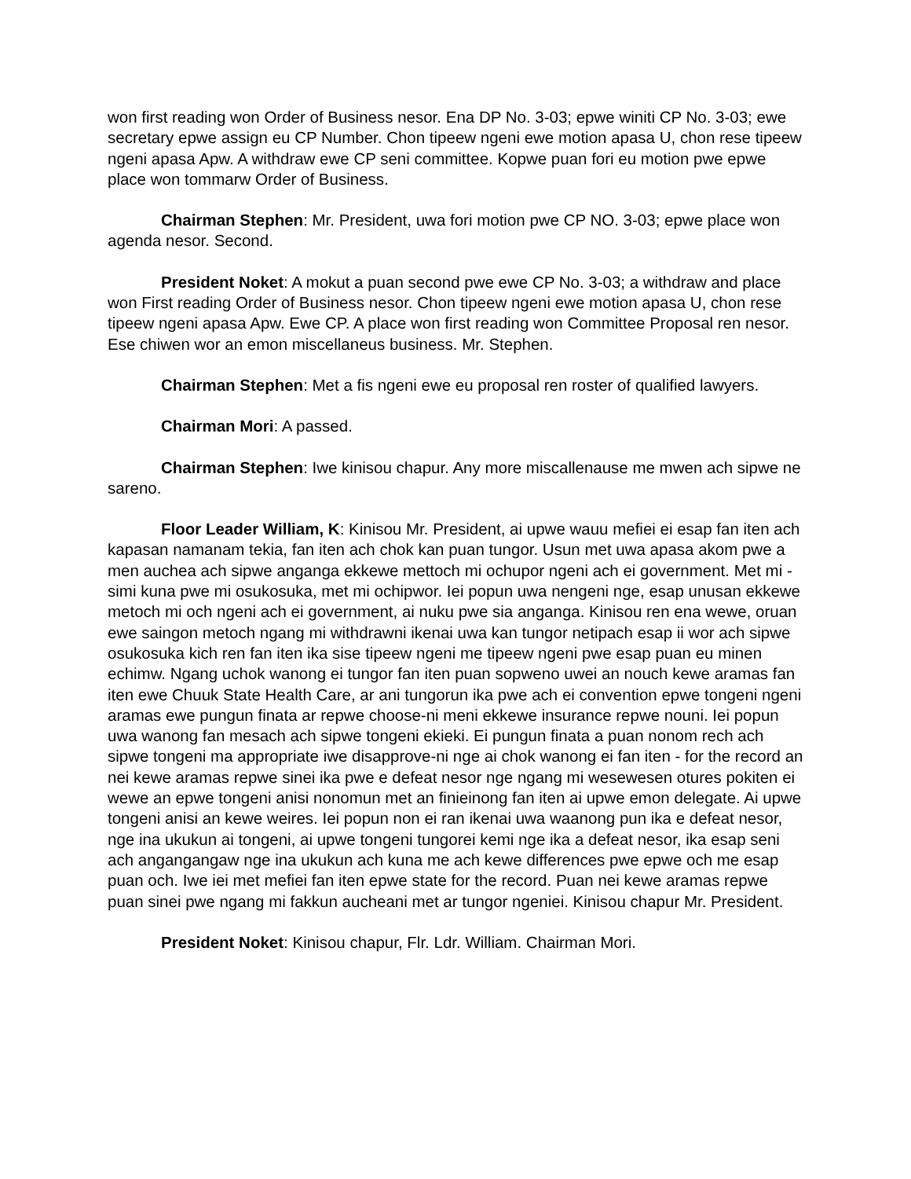won first reading won Order of Business nesor. Ena DP No. 3-03; epwe winiti CP No. 3-03; ewe secretary epwe assign eu CP Number. Chon tipeew ngeni ewe motion apasa U, chon rese tipeew ngeni apasa Apw. A withdraw ewe CP seni committee. Kopwe puan fori eu motion pwe epwe place won tommarw Order of Business.
Chairman Stephen: Mr. President, uwa fori motion pwe CP NO. 3-03; epwe place won agenda nesor. Second.
President Noket: A mokut a puan second pwe ewe CP No. 3-03; a withdraw and place won First reading Order of Business nesor. Chon tipeew ngeni ewe motion apasa U, chon rese tipeew ngeni apasa Apw. Ewe CP. A place won first reading won Committee Proposal ren nesor. Ese chiwen wor an emon miscellaneus business. Mr. Stephen.
Chairman Stephen: Met a fis ngeni ewe eu proposal ren roster of qualified lawyers.
Chairman Mori: A passed.
Chairman Stephen: Iwe kinisou chapur. Any more miscallenause me mwen ach sipwe ne sareno.
Floor Leader William, K: Kinisou Mr. President, ai upwe wauu mefiei ei esap fan iten ach kapasan namanam tekia, fan iten ach chok kan puan tungor. Usun met uwa apasa akom pwe a men auchea ach sipwe anganga ekkewe mettoch mi ochupor ngeni ach ei government. Met mi - simi kuna pwe mi osukosuka, met mi ochipwor. Iei popun uwa nengeni nge, esap unusan ekkewe metoch mi och ngeni ach ei government, ai nuku pwe sia anganga. Kinisou ren ena wewe, oruan ewe saingon metoch ngang mi withdrawni ikenai uwa kan tungor netipach esap ii wor ach sipwe osukosuka kich ren fan iten ika sise tipeew ngeni me tipeew ngeni pwe esap puan eu minen echimw. Ngang uchok wanong ei tungor fan iten puan sopweno uwei an nouch kewe aramas fan iten ewe Chuuk State Health Care, ar ani tungorun ika pwe ach ei convention epwe tongeni ngeni aramas ewe pungun finata ar repwe choose-ni meni ekkewe insurance repwe nouni. Iei popun uwa wanong fan mesach ach sipwe tongeni ekieki. Ei pungun finata a puan nonom rech ach sipwe tongeni ma appropriate iwe disapprove-ni nge ai chok wanong ei fan iten - for the record an nei kewe aramas repwe sinei ika pwe e defeat nesor nge ngang mi wesewesen otures pokiten ei wewe an epwe tongeni anisi nonomun met an finieinong fan iten ai upwe emon delegate. Ai upwe tongeni anisi an kewe weires. Iei popun non ei ran ikenai uwa waanong pun ika e defeat nesor, nge ina ukukun ai tongeni, ai upwe tongeni tungorei kemi nge ika a defeat nesor, ika esap seni ach angangangaw nge ina ukukun ach kuna me ach kewe differences pwe epwe och me esap puan och. Iwe iei met mefiei fan iten epwe state for the record. Puan nei kewe aramas repwe puan sinei pwe ngang mi fakkun aucheani met ar tungor ngeniei. Kinisou chapur Mr. President.
President Noket: Kinisou chapur, Flr. Ldr. William. Chairman Mori.